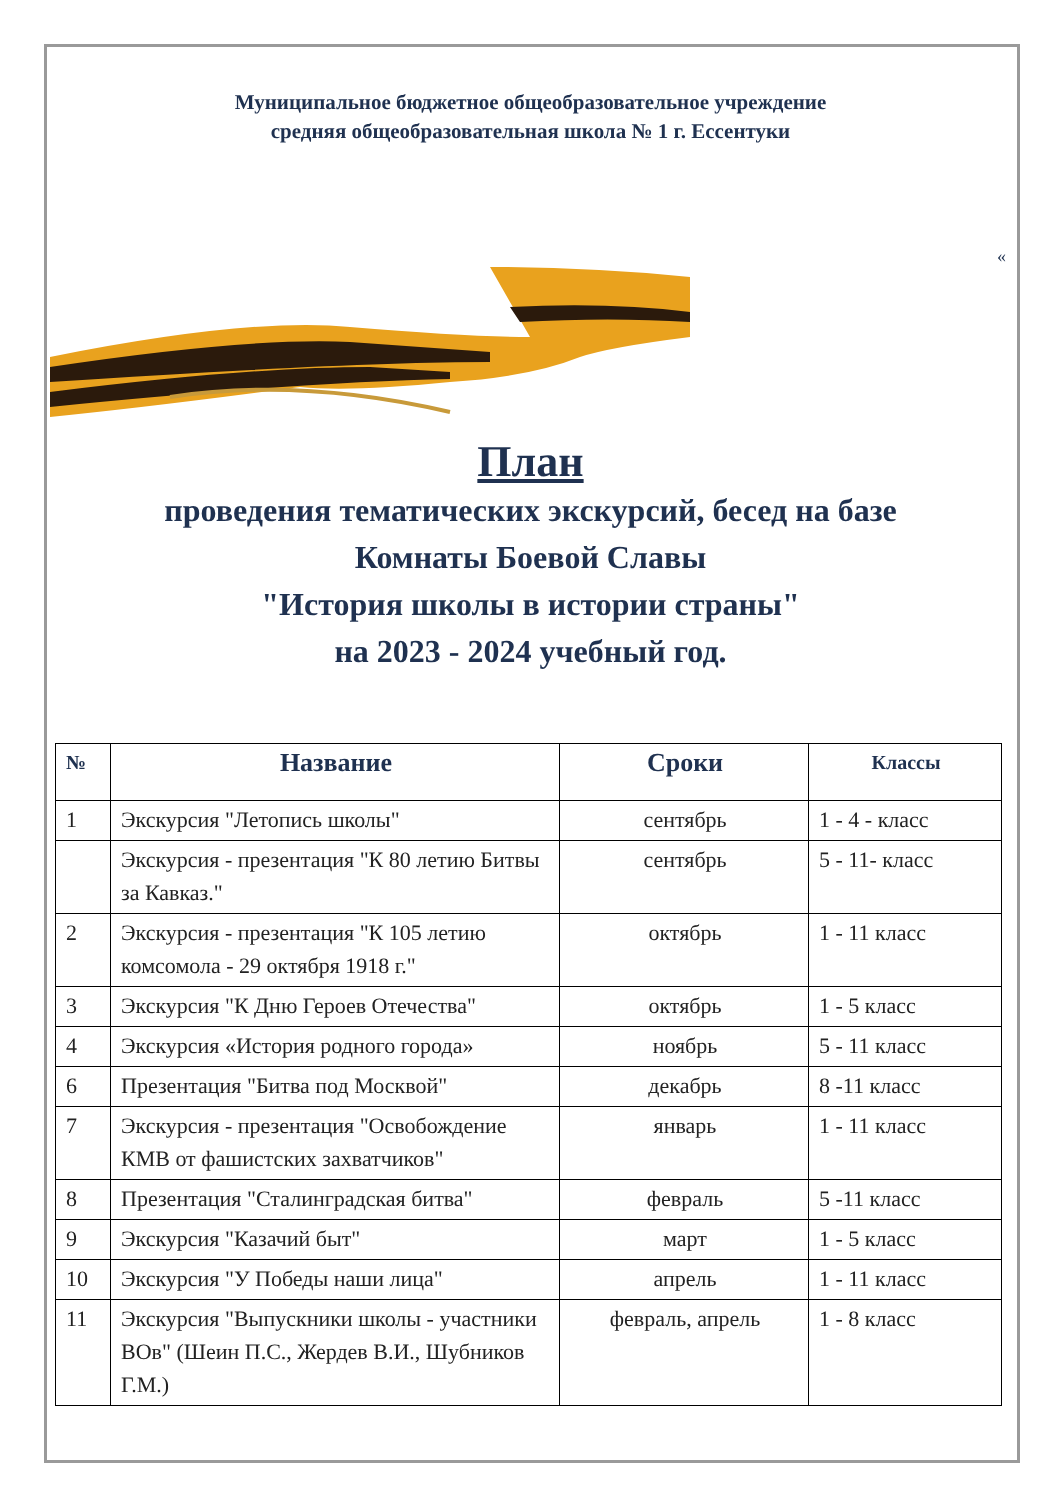Муниципальное бюджетное общеобразовательное учреждение
средняя общеобразовательная школа № 1 г. Ессентуки
«
План
проведения тематических экскурсий, бесед на базе
Комнаты Боевой Славы
"История школы в истории страны"
на 2023 - 2024 учебный год.
| № | Название | Сроки | Классы |
| --- | --- | --- | --- |
| 1 | Экскурсия "Летопись школы" | сентябрь | 1 - 4 - класс |
| | Экскурсия - презентация "К 80 летию Битвы за Кавказ." | сентябрь | 5 - 11- класс |
| 2 | Экскурсия - презентация "К 105 летию комсомола - 29 октября 1918 г." | октябрь | 1 - 11 класс |
| 3 | Экскурсия "К Дню Героев Отечества" | октябрь | 1 - 5 класс |
| 4 | Экскурсия «История родного города» | ноябрь | 5 - 11 класс |
| 6 | Презентация "Битва под Москвой" | декабрь | 8 -11 класс |
| 7 | Экскурсия - презентация "Освобождение КМВ от фашистских захватчиков" | январь | 1 - 11 класс |
| 8 | Презентация "Сталинградская битва" | февраль | 5 -11 класс |
| 9 | Экскурсия "Казачий быт" | март | 1 - 5 класс |
| 10 | Экскурсия "У Победы наши лица" | апрель | 1 - 11 класс |
| 11 | Экскурсия "Выпускники школы - участники ВОв" (Шеин П.С., Жердев В.И., Шубников Г.М.) | февраль, апрель | 1 - 8 класс |